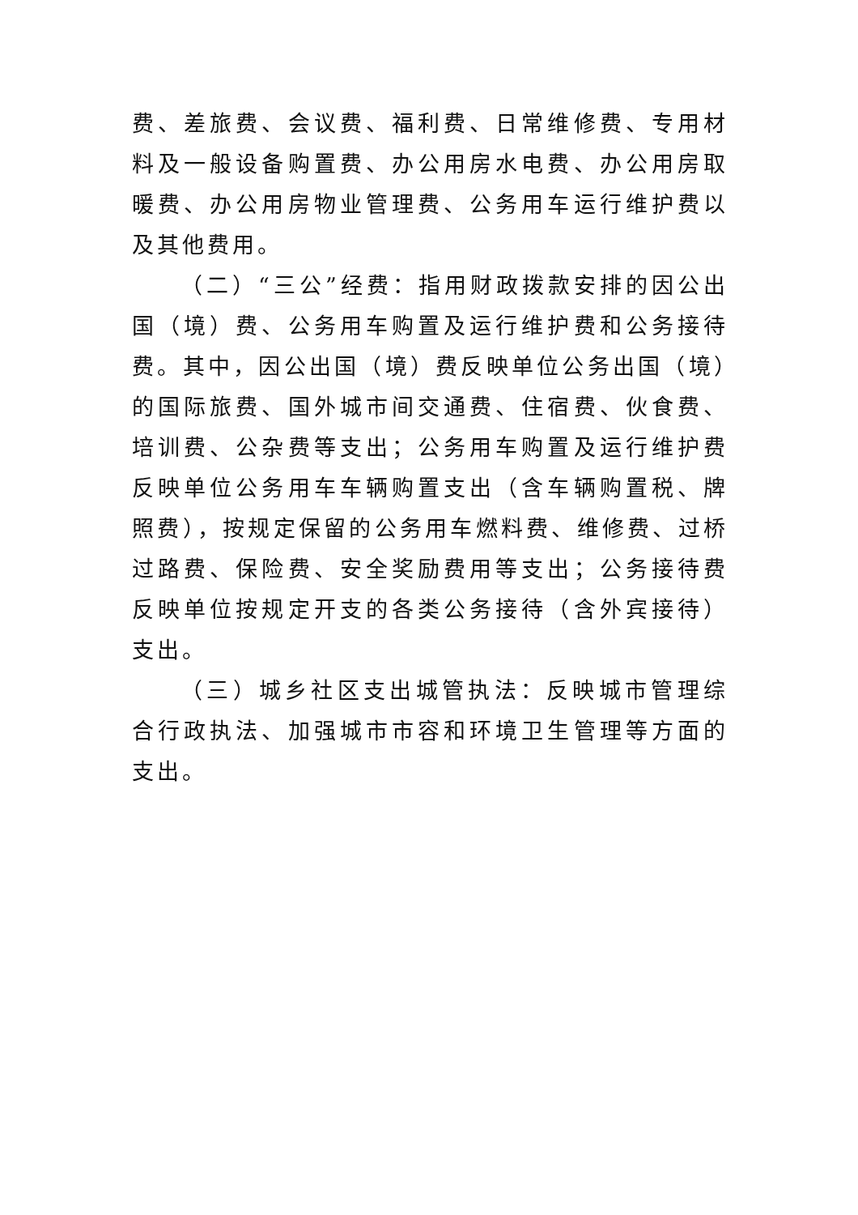费、差旅费、会议费、福利费、日常维修费、专用材料及一般设备购置费、办公用房水电费、办公用房取暖费、办公用房物业管理费、公务用车运行维护费以及其他费用。
（二）“三公”经费：指用财政拨款安排的因公出国（境）费、公务用车购置及运行维护费和公务接待费。其中，因公出国（境）费反映单位公务出国（境）的国际旅费、国外城市间交通费、住宿费、伙食费、培训费、公杂费等支出；公务用车购置及运行维护费反映单位公务用车车辆购置支出（含车辆购置税、牌照费），按规定保留的公务用车燃料费、维修费、过桥过路费、保险费、安全奖励费用等支出；公务接待费反映单位按规定开支的各类公务接待（含外宾接待）支出。
（三）城乡社区支出城管执法：反映城市管理综合行政执法、加强城市市容和环境卫生管理等方面的支出。